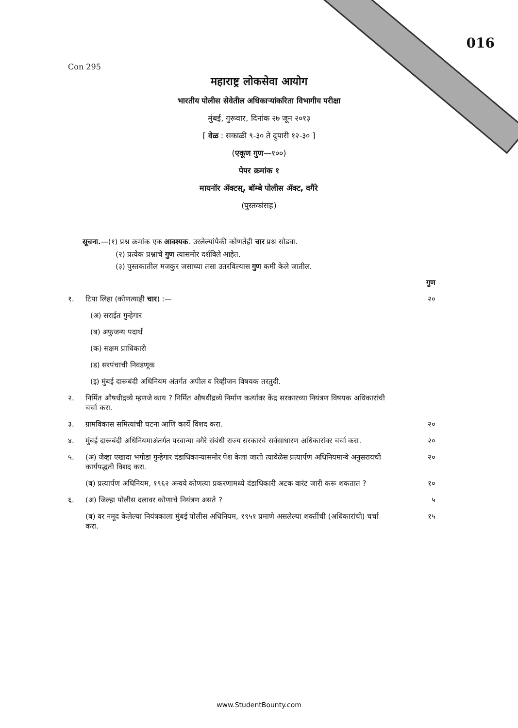Con 295
016
महाराष्ट्र लोकसेवा आयोग
भारतीय पोलीस सेवेतील अधिकाऱ्यांकरिता विभागीय परीक्षा
मुंबई, गुरूवार, दिनांक २७ जून २०१३
[ वेळ : सकाळी ९-३० ते दुपारी १२-३० ]
(एकूण गुण—१००)
पेपर क्रमांक १
मायनॉर ॲक्टस्, बॉम्बे पोलीस ॲक्ट, वगैरे
(पुस्तकांसह)
सूचना.—(१) प्रश्न क्रमांक एक आवश्यक. उरलेल्यांपैकी कोणतेही चार प्रश्न सोडवा.
(२) प्रत्येक प्रश्नाचे गुण त्यासमोर दर्शविले आहेत.
(३) पुस्तकातील मजकुर जसाच्या तसा उतरविल्यास गुण कमी केले जातील.
गुण
१. टिपा लिहा (कोणत्याही चार) :— २०
(अ) सराईत गुन्हेगार
(ब) अफुजन्य पदार्थ
(क) सक्षम प्राधिकारी
(ड) सरपंचाची निवडणूक
(इ) मुंबई दारूबंदी अधिनियम अंतर्गत अपील व रिव्हीजन विषयक तरतुदी.
२. निर्मित औषधीद्रव्ये म्हणजे काय ? निर्मित औषधीद्रव्ये निर्माण कर्त्यांवर केंद्र सरकारच्या नियंत्रण विषयक अधिकारांची चर्चा करा.
३. ग्रामविकास समित्यांची घटना आणि कार्ये विशद करा. २०
४. मुंबई दारूबंदी अधिनियमाअंतर्गत परवान्या वगैरे संबंधी राज्य सरकारचे सर्वसाधारण अधिकारांवर चर्चा करा. २०
५. (अ) जेव्हा एखादा भगोडा गुन्हेगार दंडाधिकाऱ्यासमोर पेश केला जातो त्यावेळेस प्रत्यार्पण अधिनियमान्वे अनुसरायची कार्यपद्धती विशद करा. २०
(ब) प्रत्यार्पण अधिनियम, १९६२ अन्वये कोणत्या प्रकरणामध्ये दंडाधिकारी अटक वारंट जारी करू शकतात ? १०
६. (अ) जिल्हा पोलीस दलावर कोणाचे नियंत्रण असते ? ५
(ब) वर नमूद केलेल्या नियंत्रकाला मुंबई पोलीस अधिनियम, १९५१ प्रमाणे असलेल्या शक्तींची (अधिकारांची) चर्चा करा. १५
www.StudentBounty.com